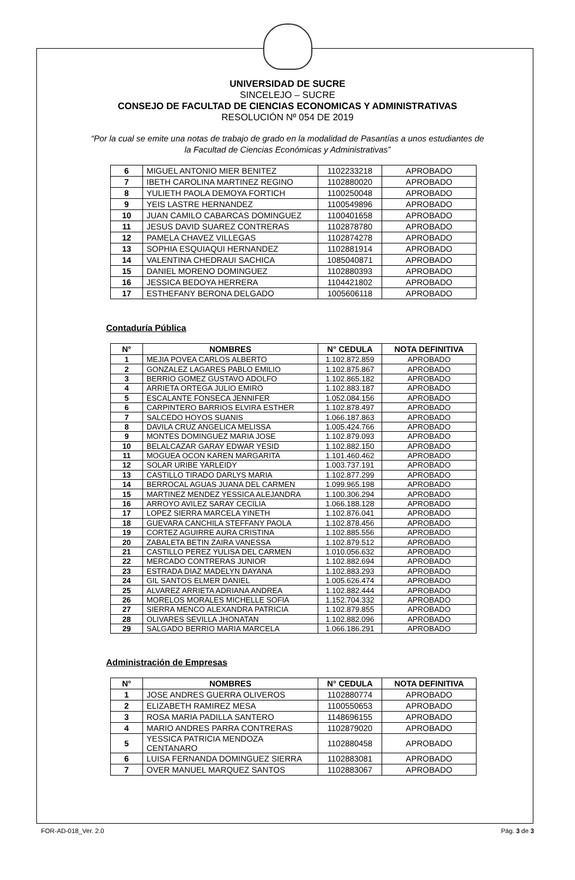UNIVERSIDAD DE SUCRE
SINCELEJO – SUCRE
CONSEJO DE FACULTAD DE CIENCIAS ECONOMICAS Y ADMINISTRATIVAS
RESOLUCIÓN Nº 054 DE 2019
“Por la cual se emite una notas de trabajo de grado en la modalidad de Pasantías a unos estudiantes de la Facultad de Ciencias Económicas y Administrativas”
| 6 | MIGUEL ANTONIO MIER BENITEZ | 1102233218 | APROBADO |
| 7 | IBETH CAROLINA MARTINEZ REGINO | 1102880020 | APROBADO |
| 8 | YULIETH PAOLA DEMOYA FORTICH | 1100250048 | APROBADO |
| 9 | YEIS LASTRE HERNANDEZ | 1100549896 | APROBADO |
| 10 | JUAN CAMILO CABARCAS DOMINGUEZ | 1100401658 | APROBADO |
| 11 | JESUS DAVID SUAREZ CONTRERAS | 1102878780 | APROBADO |
| 12 | PAMELA CHAVEZ VILLEGAS | 1102874278 | APROBADO |
| 13 | SOPHIA ESQUIAQUI HERNANDEZ | 1102881914 | APROBADO |
| 14 | VALENTINA CHEDRAUI SACHICA | 1085040871 | APROBADO |
| 15 | DANIEL MORENO DOMINGUEZ | 1102880393 | APROBADO |
| 16 | JESSICA BEDOYA HERRERA | 1104421802 | APROBADO |
| 17 | ESTHEFANY BERONA DELGADO | 1005606118 | APROBADO |
Contaduría Pública
| N° | NOMBRES | N° CEDULA | NOTA DEFINITIVA |
| --- | --- | --- | --- |
| 1 | MEJIA POVEA CARLOS ALBERTO | 1.102.872.859 | APROBADO |
| 2 | GONZALEZ LAGARES PABLO EMILIO | 1.102.875.867 | APROBADO |
| 3 | BERRIO GOMEZ GUSTAVO ADOLFO | 1.102.865.182 | APROBADO |
| 4 | ARRIETA ORTEGA JULIO EMIRO | 1.102.883.187 | APROBADO |
| 5 | ESCALANTE FONSECA JENNIFER | 1.052.084.156 | APROBADO |
| 6 | CARPINTERO BARRIOS ELVIRA ESTHER | 1.102.878.497 | APROBADO |
| 7 | SALCEDO HOYOS SUANIS | 1.066.187.863 | APROBADO |
| 8 | DAVILA CRUZ ANGELICA MELISSA | 1.005.424.766 | APROBADO |
| 9 | MONTES DOMINGUEZ MARIA JOSE | 1.102.879.093 | APROBADO |
| 10 | BELALCAZAR GARAY EDWAR YESID | 1.102.882.150 | APROBADO |
| 11 | MOGUEA OCON KAREN MARGARITA | 1.101.460.462 | APROBADO |
| 12 | SOLAR URIBE YARLEIDY | 1.003.737.191 | APROBADO |
| 13 | CASTILLO TIRADO DARLYS MARIA | 1.102.877.299 | APROBADO |
| 14 | BERROCAL AGUAS JUANA DEL CARMEN | 1.099.965.198 | APROBADO |
| 15 | MARTINEZ MENDEZ YESSICA ALEJANDRA | 1.100.306.294 | APROBADO |
| 16 | ARROYO AVILEZ SARAY CECILIA | 1.066.188.128 | APROBADO |
| 17 | LOPEZ SIERRA MARCELA YINETH | 1.102.876.041 | APROBADO |
| 18 | GUEVARA CANCHILA STEFFANY PAOLA | 1.102.878.456 | APROBADO |
| 19 | CORTEZ AGUIRRE AURA CRISTINA | 1.102.885.556 | APROBADO |
| 20 | ZABALETA BETIN ZAIRA VANESSA | 1.102.879.512 | APROBADO |
| 21 | CASTILLO PEREZ YULISA DEL CARMEN | 1.010.056.632 | APROBADO |
| 22 | MERCADO CONTRERAS JUNIOR | 1.102.882.694 | APROBADO |
| 23 | ESTRADA DIAZ MADELYN DAYANA | 1.102.883.293 | APROBADO |
| 24 | GIL SANTOS ELMER DANIEL | 1.005.626.474 | APROBADO |
| 25 | ALVAREZ ARRIETA ADRIANA ANDREA | 1.102.882.444 | APROBADO |
| 26 | MORELOS MORALES MICHELLE SOFIA | 1.152.704.332 | APROBADO |
| 27 | SIERRA MENCO ALEXANDRA PATRICIA | 1.102.879.855 | APROBADO |
| 28 | OLIVARES SEVILLA JHONATAN | 1.102.882.096 | APROBADO |
| 29 | SALGADO BERRIO MARIA MARCELA | 1.066.186.291 | APROBADO |
Administración de Empresas
| N° | NOMBRES | N° CEDULA | NOTA DEFINITIVA |
| --- | --- | --- | --- |
| 1 | JOSE ANDRES GUERRA OLIVEROS | 1102880774 | APROBADO |
| 2 | ELIZABETH RAMIREZ MESA | 1100550653 | APROBADO |
| 3 | ROSA MARIA PADILLA SANTERO | 1148696155 | APROBADO |
| 4 | MARIO ANDRES PARRA CONTRERAS | 1102879020 | APROBADO |
| 5 | YESSICA PATRICIA MENDOZA CENTANARO | 1102880458 | APROBADO |
| 6 | LUISA FERNANDA DOMINGUEZ SIERRA | 1102883081 | APROBADO |
| 7 | OVER MANUEL MARQUEZ SANTOS | 1102883067 | APROBADO |
FOR-AD-018_Ver. 2.0 Pág. 3 de 3